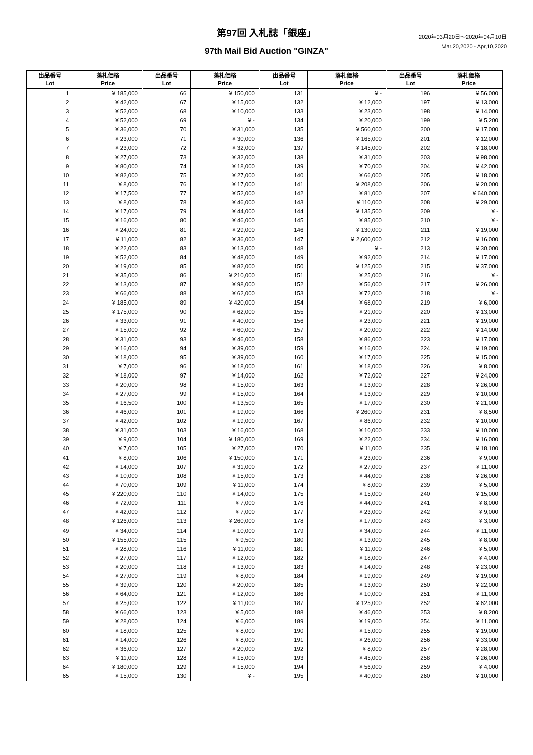第97回 入札誌「銀座」
2020年03月20日～2020年04月10日
Mar,20,2020 - Apr,10,2020
97th Mail Bid Auction "GINZA"
| 出品番号 Lot | 落札価格 Price | 出品番号 Lot | 落札価格 Price | 出品番号 Lot | 落札価格 Price | 出品番号 Lot | 落札価格 Price |
| --- | --- | --- | --- | --- | --- | --- | --- |
| 1 | ¥ 185,000 | 66 | ¥ 150,000 | 131 | ¥ - | 196 | ¥ 56,000 |
| 2 | ¥ 42,000 | 67 | ¥ 15,000 | 132 | ¥ 12,000 | 197 | ¥ 13,000 |
| 3 | ¥ 52,000 | 68 | ¥ 10,000 | 133 | ¥ 23,000 | 198 | ¥ 14,000 |
| 4 | ¥ 52,000 | 69 | ¥ - | 134 | ¥ 20,000 | 199 | ¥ 5,200 |
| 5 | ¥ 36,000 | 70 | ¥ 31,000 | 135 | ¥ 560,000 | 200 | ¥ 17,000 |
| 6 | ¥ 23,000 | 71 | ¥ 30,000 | 136 | ¥ 165,000 | 201 | ¥ 12,000 |
| 7 | ¥ 23,000 | 72 | ¥ 32,000 | 137 | ¥ 145,000 | 202 | ¥ 18,000 |
| 8 | ¥ 27,000 | 73 | ¥ 32,000 | 138 | ¥ 31,000 | 203 | ¥ 98,000 |
| 9 | ¥ 80,000 | 74 | ¥ 18,000 | 139 | ¥ 70,000 | 204 | ¥ 42,000 |
| 10 | ¥ 82,000 | 75 | ¥ 27,000 | 140 | ¥ 66,000 | 205 | ¥ 18,000 |
| 11 | ¥ 8,000 | 76 | ¥ 17,000 | 141 | ¥ 208,000 | 206 | ¥ 20,000 |
| 12 | ¥ 17,500 | 77 | ¥ 52,000 | 142 | ¥ 81,000 | 207 | ¥ 640,000 |
| 13 | ¥ 8,000 | 78 | ¥ 46,000 | 143 | ¥ 110,000 | 208 | ¥ 29,000 |
| 14 | ¥ 17,000 | 79 | ¥ 44,000 | 144 | ¥ 135,500 | 209 | ¥ - |
| 15 | ¥ 16,000 | 80 | ¥ 46,000 | 145 | ¥ 85,000 | 210 | ¥ - |
| 16 | ¥ 24,000 | 81 | ¥ 29,000 | 146 | ¥ 130,000 | 211 | ¥ 19,000 |
| 17 | ¥ 11,000 | 82 | ¥ 36,000 | 147 | ¥ 2,600,000 | 212 | ¥ 16,000 |
| 18 | ¥ 22,000 | 83 | ¥ 13,000 | 148 | ¥ - | 213 | ¥ 30,000 |
| 19 | ¥ 52,000 | 84 | ¥ 48,000 | 149 | ¥ 92,000 | 214 | ¥ 17,000 |
| 20 | ¥ 19,000 | 85 | ¥ 82,000 | 150 | ¥ 125,000 | 215 | ¥ 37,000 |
| 21 | ¥ 35,000 | 86 | ¥ 210,000 | 151 | ¥ 25,000 | 216 | ¥ - |
| 22 | ¥ 13,000 | 87 | ¥ 98,000 | 152 | ¥ 56,000 | 217 | ¥ 26,000 |
| 23 | ¥ 66,000 | 88 | ¥ 62,000 | 153 | ¥ 72,000 | 218 | ¥ - |
| 24 | ¥ 185,000 | 89 | ¥ 420,000 | 154 | ¥ 68,000 | 219 | ¥ 6,000 |
| 25 | ¥ 175,000 | 90 | ¥ 62,000 | 155 | ¥ 21,000 | 220 | ¥ 13,000 |
| 26 | ¥ 33,000 | 91 | ¥ 40,000 | 156 | ¥ 23,000 | 221 | ¥ 19,000 |
| 27 | ¥ 15,000 | 92 | ¥ 60,000 | 157 | ¥ 20,000 | 222 | ¥ 14,000 |
| 28 | ¥ 31,000 | 93 | ¥ 46,000 | 158 | ¥ 86,000 | 223 | ¥ 17,000 |
| 29 | ¥ 16,000 | 94 | ¥ 39,000 | 159 | ¥ 16,000 | 224 | ¥ 19,000 |
| 30 | ¥ 18,000 | 95 | ¥ 39,000 | 160 | ¥ 17,000 | 225 | ¥ 15,000 |
| 31 | ¥ 7,000 | 96 | ¥ 18,000 | 161 | ¥ 18,000 | 226 | ¥ 8,000 |
| 32 | ¥ 18,000 | 97 | ¥ 14,000 | 162 | ¥ 72,000 | 227 | ¥ 24,000 |
| 33 | ¥ 20,000 | 98 | ¥ 15,000 | 163 | ¥ 13,000 | 228 | ¥ 26,000 |
| 34 | ¥ 27,000 | 99 | ¥ 15,000 | 164 | ¥ 13,000 | 229 | ¥ 10,000 |
| 35 | ¥ 16,500 | 100 | ¥ 13,500 | 165 | ¥ 17,000 | 230 | ¥ 21,000 |
| 36 | ¥ 46,000 | 101 | ¥ 19,000 | 166 | ¥ 260,000 | 231 | ¥ 8,500 |
| 37 | ¥ 42,000 | 102 | ¥ 19,000 | 167 | ¥ 86,000 | 232 | ¥ 10,000 |
| 38 | ¥ 31,000 | 103 | ¥ 16,000 | 168 | ¥ 10,000 | 233 | ¥ 10,000 |
| 39 | ¥ 9,000 | 104 | ¥ 180,000 | 169 | ¥ 22,000 | 234 | ¥ 16,000 |
| 40 | ¥ 7,000 | 105 | ¥ 27,000 | 170 | ¥ 11,000 | 235 | ¥ 18,100 |
| 41 | ¥ 8,000 | 106 | ¥ 150,000 | 171 | ¥ 23,000 | 236 | ¥ 9,000 |
| 42 | ¥ 14,000 | 107 | ¥ 31,000 | 172 | ¥ 27,000 | 237 | ¥ 11,000 |
| 43 | ¥ 10,000 | 108 | ¥ 15,000 | 173 | ¥ 44,000 | 238 | ¥ 26,000 |
| 44 | ¥ 70,000 | 109 | ¥ 11,000 | 174 | ¥ 8,000 | 239 | ¥ 5,000 |
| 45 | ¥ 220,000 | 110 | ¥ 14,000 | 175 | ¥ 15,000 | 240 | ¥ 15,000 |
| 46 | ¥ 72,000 | 111 | ¥ 7,000 | 176 | ¥ 44,000 | 241 | ¥ 8,000 |
| 47 | ¥ 42,000 | 112 | ¥ 7,000 | 177 | ¥ 23,000 | 242 | ¥ 9,000 |
| 48 | ¥ 126,000 | 113 | ¥ 260,000 | 178 | ¥ 17,000 | 243 | ¥ 3,000 |
| 49 | ¥ 34,000 | 114 | ¥ 10,000 | 179 | ¥ 34,000 | 244 | ¥ 11,000 |
| 50 | ¥ 155,000 | 115 | ¥ 9,500 | 180 | ¥ 13,000 | 245 | ¥ 8,000 |
| 51 | ¥ 28,000 | 116 | ¥ 11,000 | 181 | ¥ 11,000 | 246 | ¥ 5,000 |
| 52 | ¥ 27,000 | 117 | ¥ 12,000 | 182 | ¥ 18,000 | 247 | ¥ 4,000 |
| 53 | ¥ 20,000 | 118 | ¥ 13,000 | 183 | ¥ 14,000 | 248 | ¥ 23,000 |
| 54 | ¥ 27,000 | 119 | ¥ 8,000 | 184 | ¥ 19,000 | 249 | ¥ 19,000 |
| 55 | ¥ 39,000 | 120 | ¥ 20,000 | 185 | ¥ 13,000 | 250 | ¥ 22,000 |
| 56 | ¥ 64,000 | 121 | ¥ 12,000 | 186 | ¥ 10,000 | 251 | ¥ 11,000 |
| 57 | ¥ 25,000 | 122 | ¥ 11,000 | 187 | ¥ 125,000 | 252 | ¥ 62,000 |
| 58 | ¥ 66,000 | 123 | ¥ 5,000 | 188 | ¥ 46,000 | 253 | ¥ 8,200 |
| 59 | ¥ 28,000 | 124 | ¥ 6,000 | 189 | ¥ 19,000 | 254 | ¥ 11,000 |
| 60 | ¥ 18,000 | 125 | ¥ 8,000 | 190 | ¥ 15,000 | 255 | ¥ 19,000 |
| 61 | ¥ 14,000 | 126 | ¥ 8,000 | 191 | ¥ 26,000 | 256 | ¥ 33,000 |
| 62 | ¥ 36,000 | 127 | ¥ 20,000 | 192 | ¥ 8,000 | 257 | ¥ 28,000 |
| 63 | ¥ 11,000 | 128 | ¥ 15,000 | 193 | ¥ 45,000 | 258 | ¥ 26,000 |
| 64 | ¥ 180,000 | 129 | ¥ 15,000 | 194 | ¥ 56,000 | 259 | ¥ 4,000 |
| 65 | ¥ 15,000 | 130 | ¥ - | 195 | ¥ 40,000 | 260 | ¥ 10,000 |